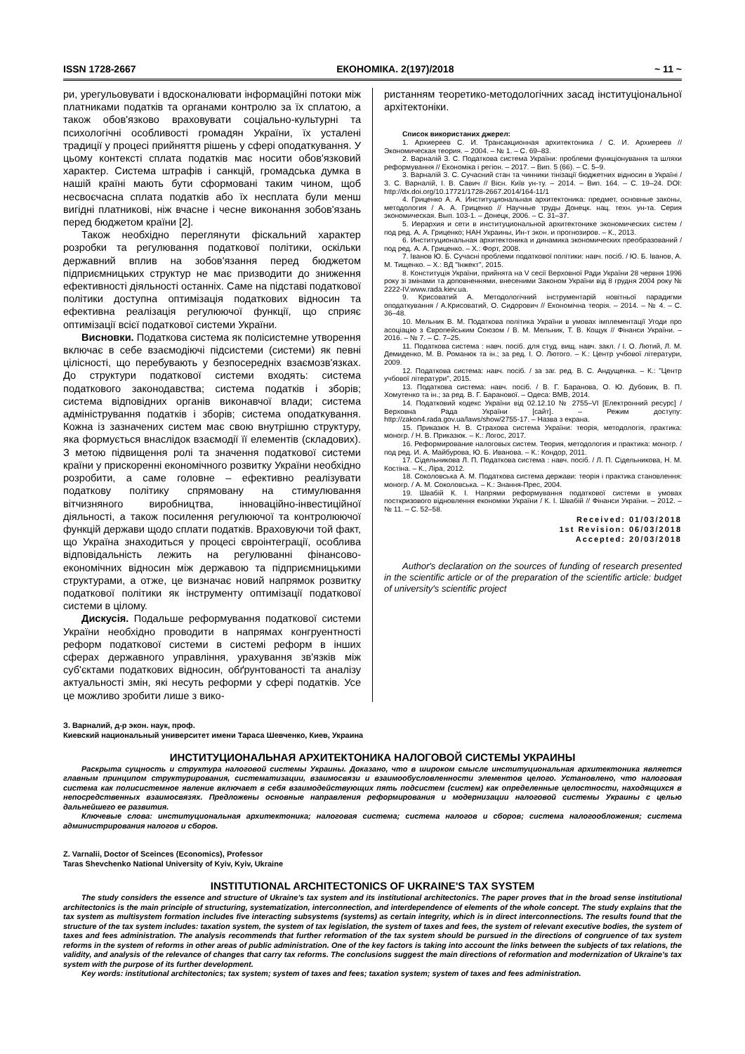ISSN 1728-2667 ЕКОНОМІКА. 2(197)/2018 ~ 11 ~
ри, урегульовувати і вдосконалювати інформаційні потоки між платниками податків та органами контролю за їх сплатою, а також обов'язково враховувати соціально-культурні та психологічні особливості громадян України, їх усталені традиції у процесі прийняття рішень у сфері оподаткування. У цьому контексті сплата податків має носити обов'язковий характер. Система штрафів і санкцій, громадська думка в нашій країні мають бути сформовані таким чином, щоб несвоєчасна сплата податків або їх несплата були менш вигідні платникові, ніж вчасне і чесне виконання зобов'язань перед бюджетом країни [2].
Також необхідно переглянути фіскальний характер розробки та регулювання податкової політики, оскільки державний вплив на зобов'язання перед бюджетом підприємницьких структур не має призводити до зниження ефективності діяльності останніх. Саме на підставі податкової політики доступна оптимізація податкових відносин та ефективна реалізація регулюючої функції, що сприяє оптимізації всієї податкової системи України.
Висновки. Податкова система як полісистемне утворення включає в себе взаємодіючі підсистеми (системи) як певні цілісності, що перебувають у безпосередніх взаємозв'язках. До структури податкової системи входять: система податкового законодавства; система податків і зборів; система відповідних органів виконавчої влади; система адміністрування податків і зборів; система оподаткування. Кожна із зазначених систем має свою внутрішню структуру, яка формується внаслідок взаємодії її елементів (складових). З метою підвищення ролі та значення податкової системи країни у прискоренні економічного розвитку України необхідно розробити, а саме головне – ефективно реалізувати податкову політику спрямовану на стимулювання вітчизняного виробництва, інноваційно-інвестиційної діяльності, а також посилення регулюючої та контролюючої функцій держави щодо сплати податків. Враховуючи той факт, що Україна знаходиться у процесі євроінтеграції, особлива відповідальність лежить на регулюванні фінансово-економічних відносин між державою та підприємницькими структурами, а отже, це визначає новий напрямок розвитку податкової політики як інструменту оптимізації податкової системи в цілому.
Дискусія. Подальше реформування податкової системи України необхідно проводити в напрямах конгруентності реформ податкової системи в системі реформ в інших сферах державного управління, урахування зв'язків між суб'єктами податкових відносин, обґрунтованості та аналізу актуальності змін, які несуть реформи у сфері податків. Усе це можливо зробити лише з вико-
ристанням теоретико-методологічних засад інституціональної архітектоніки.
Список використаних джерел:
1. Архиереев С. И. Трансакционная архитектоника / С. И. Архиереев // Экономическая теория. – 2004. – № 1. – С. 69–83.
2. Варналій З. С. Податкова система України: проблеми функціонування та шляхи реформування // Економіка і регіон. – 2017. – Вип. 5 (66). – С. 5–9.
3. Варналій З. С. Сучасний стан та чинники тінізації бюджетних відносин в Україні / З. С. Варналій, І. В. Савич // Вісн. Київ ун-ту. – 2014. – Вип. 164. – С. 19–24. DOI: http://dx.doi.org/10.17721/1728-2667.2014/164-11/1
4. Гриценко А. А. Институциональная архитектоника: предмет, основные законы, методология / А. А. Гриценко // Научные труды Донецк. нац. техн. ун-та. Серия экономическая. Вып. 103-1. – Донецк, 2006. – С. 31–37.
5. Иерархия и сети в институциональной архитектонике экономических систем / под ред. А. А. Гриценко; НАН Украины, Ин-т экон. и прогнозиров. – К., 2013.
6. Институциональная архитектоника и динамика экономических преобразований / под ред. А. А. Гриценко. – Х.: Форт, 2008.
7. Іванов Ю. Б. Сучасні проблеми податкової політики: навч. посіб. / Ю. Б. Іванов, А. М. Тищенко. – Х.: ВД "Інжект", 2015.
8. Конституція України, прийнята на V сесії Верховної Ради України 28 червня 1996 року зі змінами та доповненнями, внесеними Законом України від 8 грудня 2004 року № 2222-IV.www.rada.kiev.ua.
9. Крисоватий А. Методологічний інструментарій новітньої парадигми оподаткування / А.Крисоватий, О. Сидорович // Економічна теорія. – 2014. – № 4. – С. 36–48.
10. Мельник В. М. Податкова політика України в умовах імплементації Угоди про асоціацію з Європейським Союзом / В. М. Мельник, Т. В. Кощук // Фінанси України. – 2016. – № 7. – С. 7–25.
11. Податкова система : навч. посіб. для студ. вищ. навч. закл. / І. О. Лютий, Л. М. Демиденко, М. В. Романюк та ін.; за ред. І. О. Лютого. – К.: Центр учбової літератури, 2009.
12. Податкова система: навч. посіб. / за заг. ред. В. С. Андущенка. – К.: "Центр учбової літератури", 2015.
13. Податкова система: навч. посіб. / В. Г. Баранова, О. Ю. Дубовик, В. П. Хомутенко та ін.; за ред. В. Г. Баранової. – Одеса: ВМВ, 2014.
14. Податковий кодекс України від 02.12.10 № 2755–VI [Електронний ресурс] / Верховна Рада України [сайт]. – Режим доступу: http://zakon4.rada.gov.ua/laws/show/2755-17. – Назва з екрана.
15. Приказюк Н. В. Страхова система України: теорія, методологія, практика: моногр. / Н. В. Приказюк. – К.: Логос, 2017.
16. Реформирование налоговых систем. Теория, методология и практика: моногр. / под ред. И. А. Майбурова, Ю. Б. Иванова. – К.: Кондор, 2011.
17. Сідельникова Л. П. Податкова система : навч. посіб. / Л. П. Сідельникова, Н. М. Костіна. – К., Ліра, 2012.
18. Соколовська А. М. Податкова система держави: теорія і практика становлення: моногр. / А. М. Соколовська. – К.: Знання-Прес, 2004.
19. Швабій К. І. Напрями реформування податкової системи в умовах посткризового відновлення економіки України / К. І. Швабій // Фінанси України. – 2012. – № 11. – С. 52–58.
Received: 01/03/2018
1st Revision: 06/03/2018
Accepted: 20/03/2018
Author's declaration on the sources of funding of research presented in the scientific article or of the preparation of the scientific article: budget of university's scientific project
З. Варналий, д-р экон. наук, проф.
Киевский национальный университет имени Тараса Шевченко, Киев, Украина
ИНСТИТУЦИОНАЛЬНАЯ АРХИТЕКТОНИКА НАЛОГОВОЙ СИСТЕМЫ УКРАИНЫ
Раскрыта сущность и структура налоговой системы Украины. Доказано, что в широком смысле институциональная архитектоника является главным принципом структурирования, систематизации, взаимосвязи и взаимообусловленности элементов целого. Установлено, что налоговая система как полисистемное явление включает в себя взаимодействующих пять подсистем (систем) как определенные целостности, находящихся в непосредственных взаимосвязях. Предложены основные направления реформирования и модернизации налоговой системы Украины с целью дальнейшего ее развития.
Ключевые слова: институциональная архитектоника; налоговая система; система налогов и сборов; система налогообложения; система администрирования налогов и сборов.
Z. Varnalii, Doctor of Sceinces (Economics), Professor
Taras Shevchenko National University of Kyiv, Kyiv, Ukraine
INSTITUTIONAL ARCHITECTONICS OF UKRAINE'S TAX SYSTEM
The study considers the essence and structure of Ukraine's tax system and its institutional architectonics. The paper proves that in the broad sense institutional architectonics is the main principle of structuring, systematization, interconnection, and interdependence of elements of the whole concept. The study explains that the tax system as multisystem formation includes five interacting subsystems (systems) as certain integrity, which is in direct interconnections. The results found that the structure of the tax system includes: taxation system, the system of tax legislation, the system of taxes and fees, the system of relevant executive bodies, the system of taxes and fees administration. The analysis recommends that further reformation of the tax system should be pursued in the directions of congruence of tax system reforms in the system of reforms in other areas of public administration. One of the key factors is taking into account the links between the subjects of tax relations, the validity, and analysis of the relevance of changes that carry tax reforms. The conclusions suggest the main directions of reformation and modernization of Ukraine's tax system with the purpose of its further development.
Key words: institutional architectonics; tax system; system of taxes and fees; taxation system; system of taxes and fees administration.